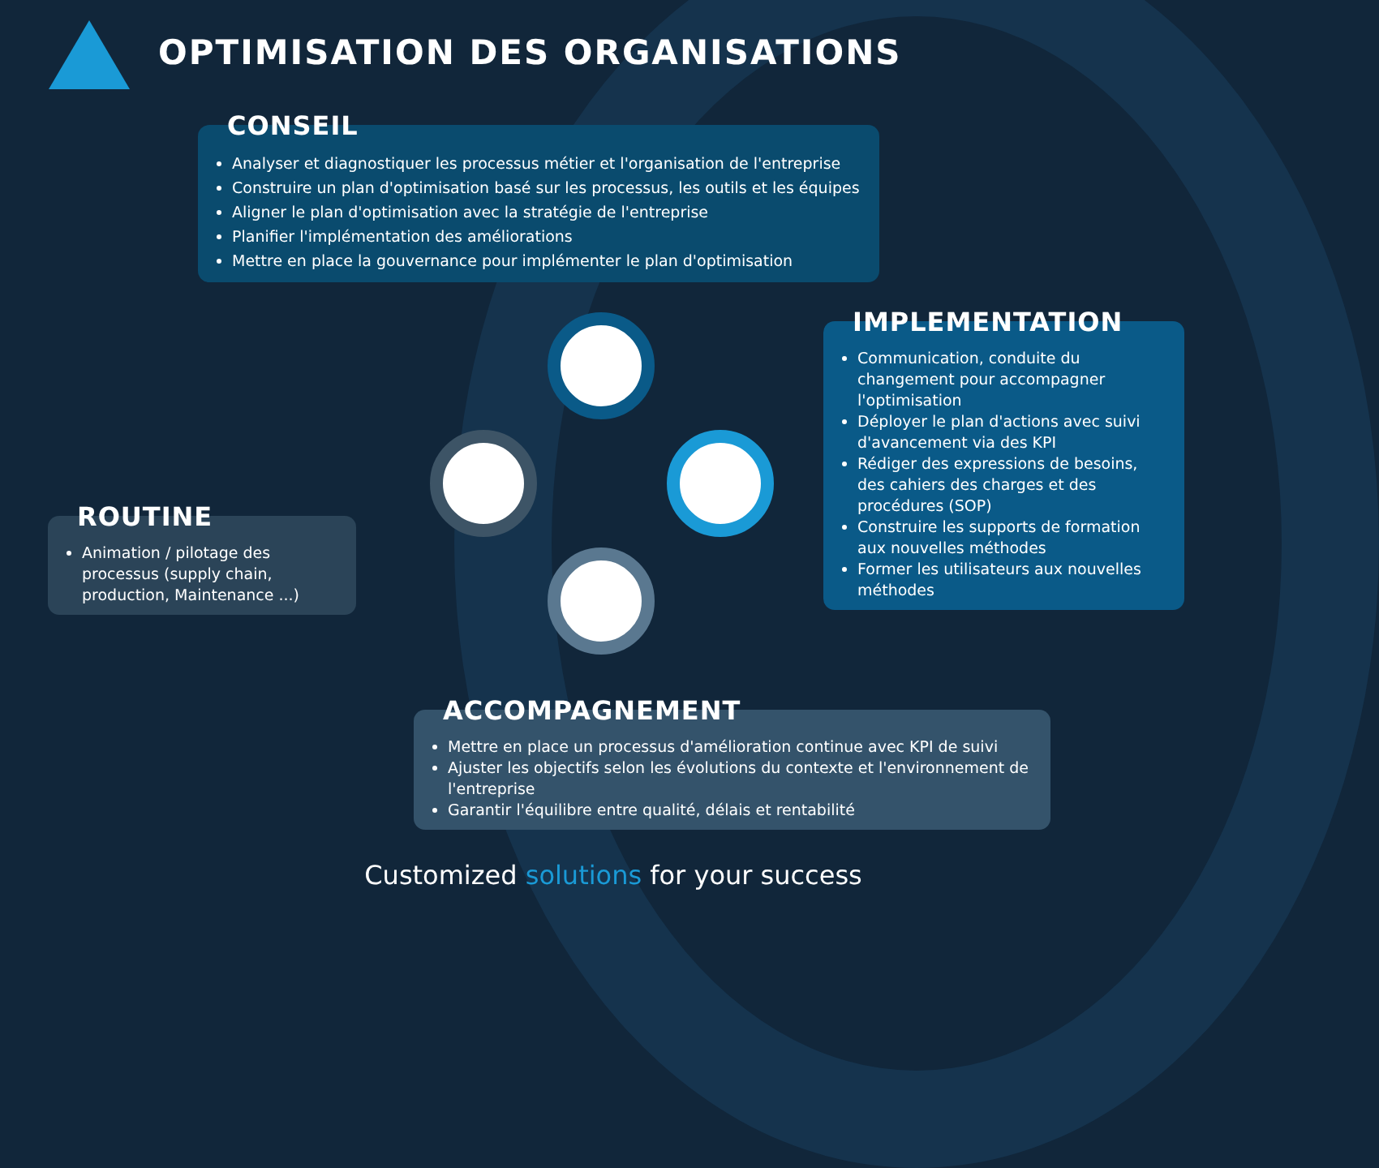OPTIMISATION DES ORGANISATIONS
CONSEIL
Analyser et diagnostiquer les processus métier et l'organisation de l'entreprise
Construire un plan d'optimisation basé sur les processus, les outils et les équipes
Aligner le plan d'optimisation avec la stratégie de l'entreprise
Planifier l'implémentation des améliorations
Mettre en place la gouvernance pour implémenter le plan d'optimisation
IMPLEMENTATION
Communication, conduite du changement pour accompagner l'optimisation
Déployer le plan d'actions avec suivi d'avancement via des KPI
Rédiger des expressions de besoins, des cahiers des charges et des procédures (SOP)
Construire les supports de formation aux nouvelles méthodes
Former les utilisateurs aux nouvelles méthodes
ROUTINE
Animation / pilotage des processus (supply chain, production, Maintenance ...)
ACCOMPAGNEMENT
Mettre en place un processus d'amélioration continue avec KPI de suivi
Ajuster les objectifs selon les évolutions du contexte et l'environnement de l'entreprise
Garantir l'équilibre entre qualité, délais et rentabilité
Customized solutions for your success